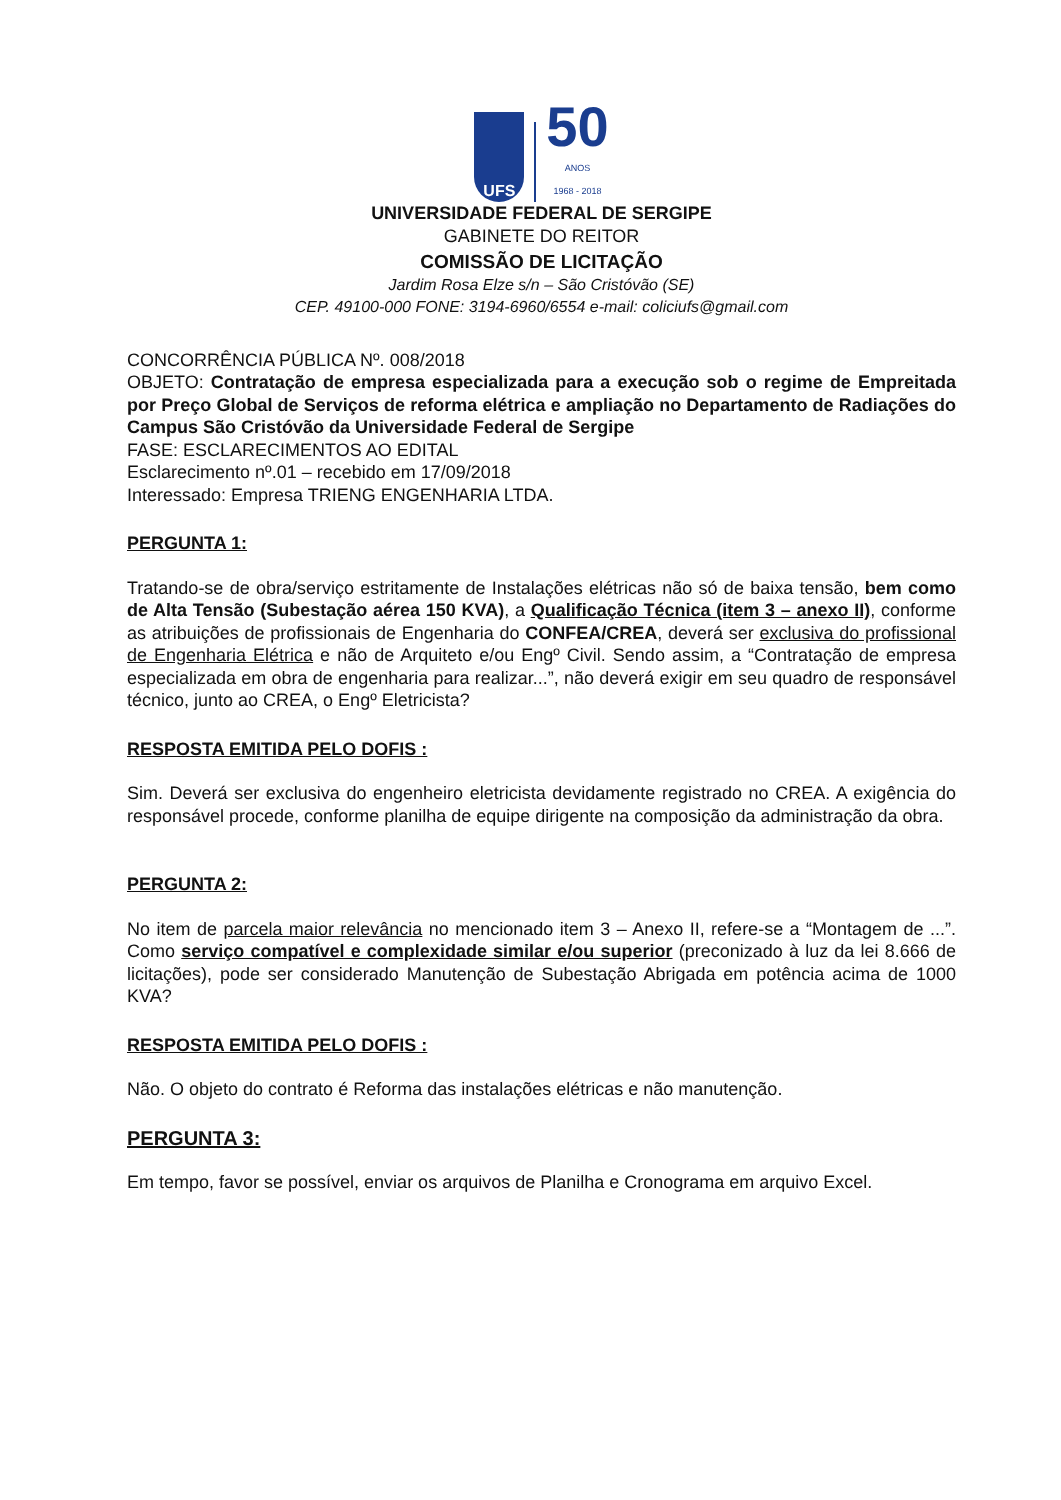UFS
50
ANOS
1968 - 2018
UNIVERSIDADE FEDERAL DE SERGIPE
GABINETE DO REITOR
COMISSÃO DE LICITAÇÃO
Jardim Rosa Elze s/n – São Cristóvão (SE)
CEP. 49100-000 FONE: 3194-6960/6554 e-mail: coliciufs@gmail.com
CONCORRÊNCIA PÚBLICA Nº. 008/2018
OBJETO: Contratação de empresa especializada para a execução sob o regime de Empreitada por Preço Global de Serviços de reforma elétrica e ampliação no Departamento de Radiações do Campus São Cristóvão da Universidade Federal de Sergipe
FASE: ESCLARECIMENTOS AO EDITAL
Esclarecimento nº.01 – recebido em 17/09/2018
Interessado: Empresa TRIENG ENGENHARIA LTDA.
PERGUNTA 1:
Tratando-se de obra/serviço estritamente de Instalações elétricas não só de baixa tensão, bem como de Alta Tensão (Subestação aérea 150 KVA), a Qualificação Técnica (item 3 – anexo II), conforme as atribuições de profissionais de Engenharia do CONFEA/CREA, deverá ser exclusiva do profissional de Engenharia Elétrica e não de Arquiteto e/ou Engº Civil. Sendo assim, a “Contratação de empresa especializada em obra de engenharia para realizar...”, não deverá exigir em seu quadro de responsável técnico, junto ao CREA, o Engº Eletricista?
RESPOSTA EMITIDA PELO DOFIS :
Sim. Deverá ser exclusiva do engenheiro eletricista devidamente registrado no CREA. A exigência do responsável procede, conforme planilha de equipe dirigente na composição da administração da obra.
PERGUNTA 2:
No item de parcela maior relevância no mencionado item 3 – Anexo II, refere-se a “Montagem de ...”. Como serviço compatível e complexidade similar e/ou superior (preconizado à luz da lei 8.666 de licitações), pode ser considerado Manutenção de Subestação Abrigada em potência acima de 1000 KVA?
RESPOSTA EMITIDA PELO DOFIS :
Não. O objeto do contrato é Reforma das instalações elétricas e não manutenção.
PERGUNTA 3:
Em tempo, favor se possível, enviar os arquivos de Planilha e Cronograma em arquivo Excel.